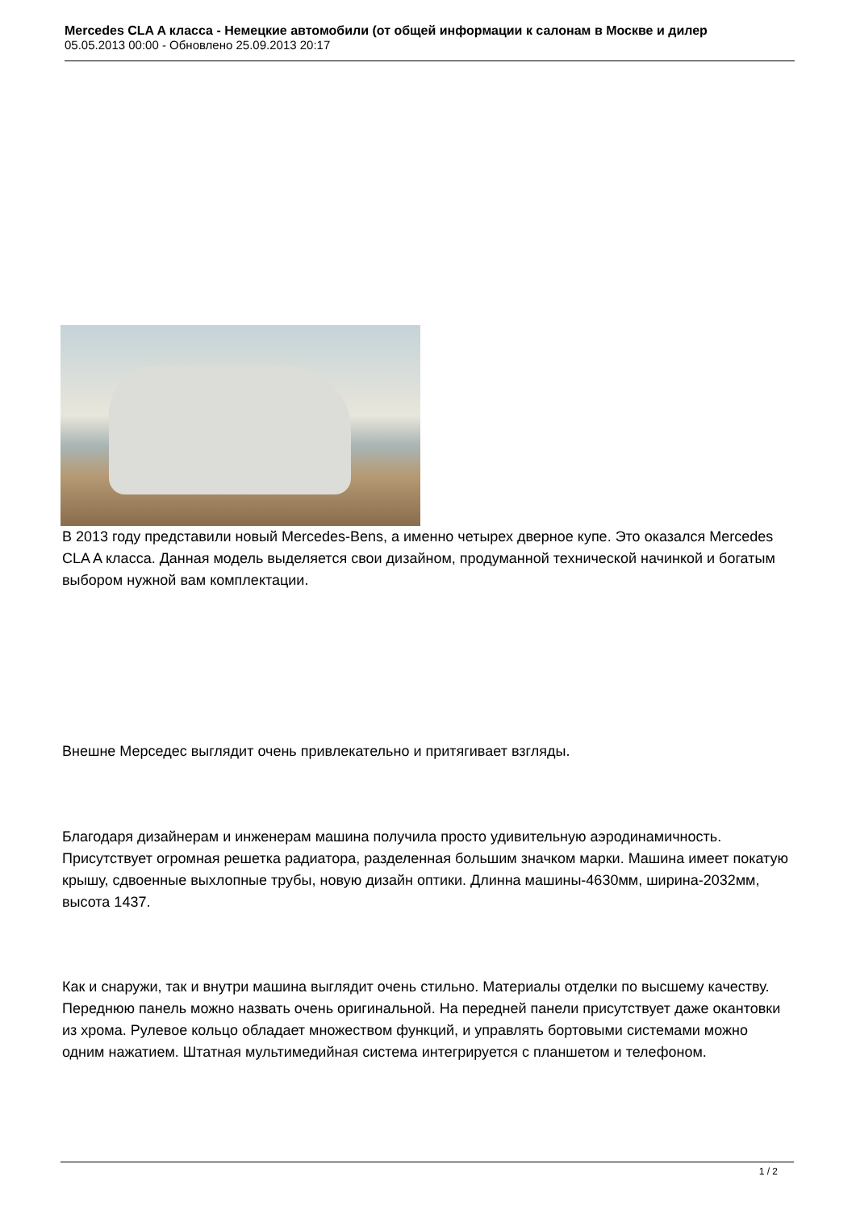Mercedes CLA A класса - Немецкие автомобили (от общей информации к салонам в Москве и дилер
05.05.2013 00:00 - Обновлено 25.09.2013 20:17
В 2013 году представили новый Mercedes-Bens, а именно четырех дверное купе. Это оказался Mercedes CLA A класса. Данная модель выделяется свои дизайном, продуманной технической начинкой и богатым выбором нужной вам комплектации.
Внешне Мерседес выглядит очень привлекательно и притягивает взгляды.
Благодаря дизайнерам и инженерам машина получила просто удивительную аэродинамичность. Присутствует огромная решетка радиатора, разделенная большим значком марки. Машина имеет покатую крышу, сдвоенные выхлопные трубы, новую дизайн оптики. Длинна машины-4630мм, ширина-2032мм, высота 1437.
Как и снаружи, так и внутри машина выглядит очень стильно. Материалы отделки по высшему качеству. Переднюю панель можно назвать очень оригинальной. На передней панели присутствует даже окантовки из хрома. Рулевое кольцо обладает множеством функций, и управлять бортовыми системами можно одним нажатием. Штатная мультимедийная система интегрируется с планшетом и телефоном.
1 / 2